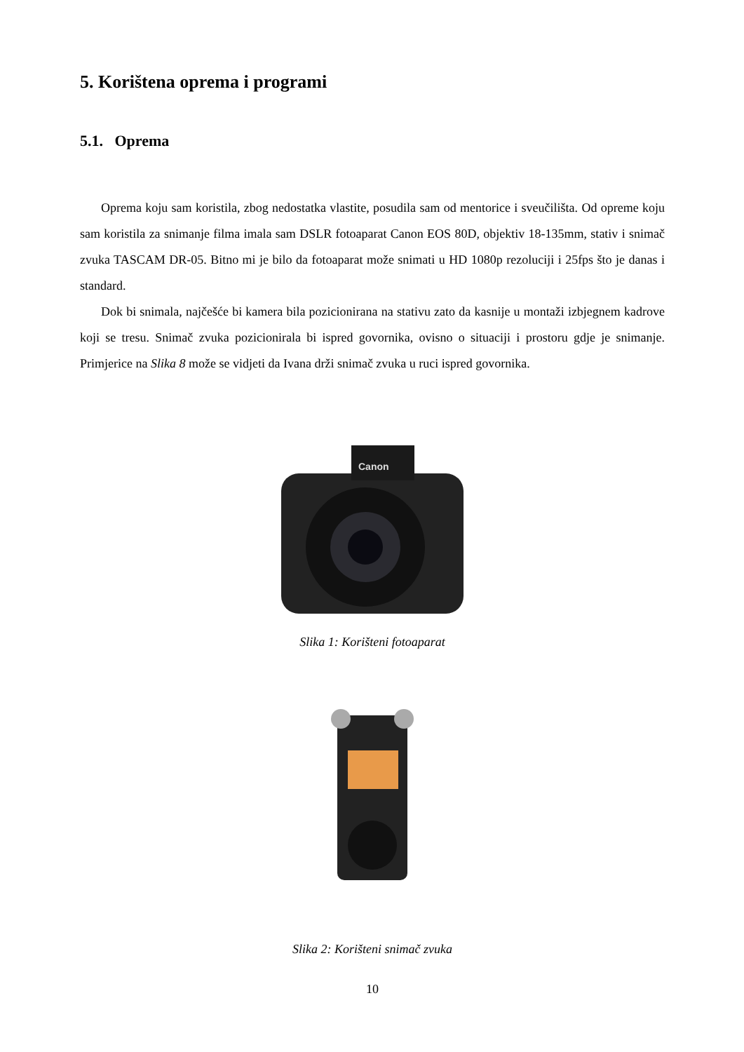5. Korištena oprema i programi
5.1. Oprema
Oprema koju sam koristila, zbog nedostatka vlastite, posudila sam od mentorice i sveučilišta. Od opreme koju sam koristila za snimanje filma imala sam DSLR fotoaparat Canon EOS 80D, objektiv 18-135mm, stativ i snimač zvuka TASCAM DR-05. Bitno mi je bilo da fotoaparat može snimati u HD 1080p rezoluciji i 25fps što je danas i standard.
Dok bi snimala, najčešće bi kamera bila pozicionirana na stativu zato da kasnije u montaži izbjegnem kadrove koji se tresu. Snimač zvuka pozicionirala bi ispred govornika, ovisno o situaciji i prostoru gdje je snimanje. Primjerice na Slika 8 može se vidjeti da Ivana drži snimač zvuka u ruci ispred govornika.
Canon
Slika 1: Korišteni fotoaparat
Slika 2: Korišteni snimač zvuka
10